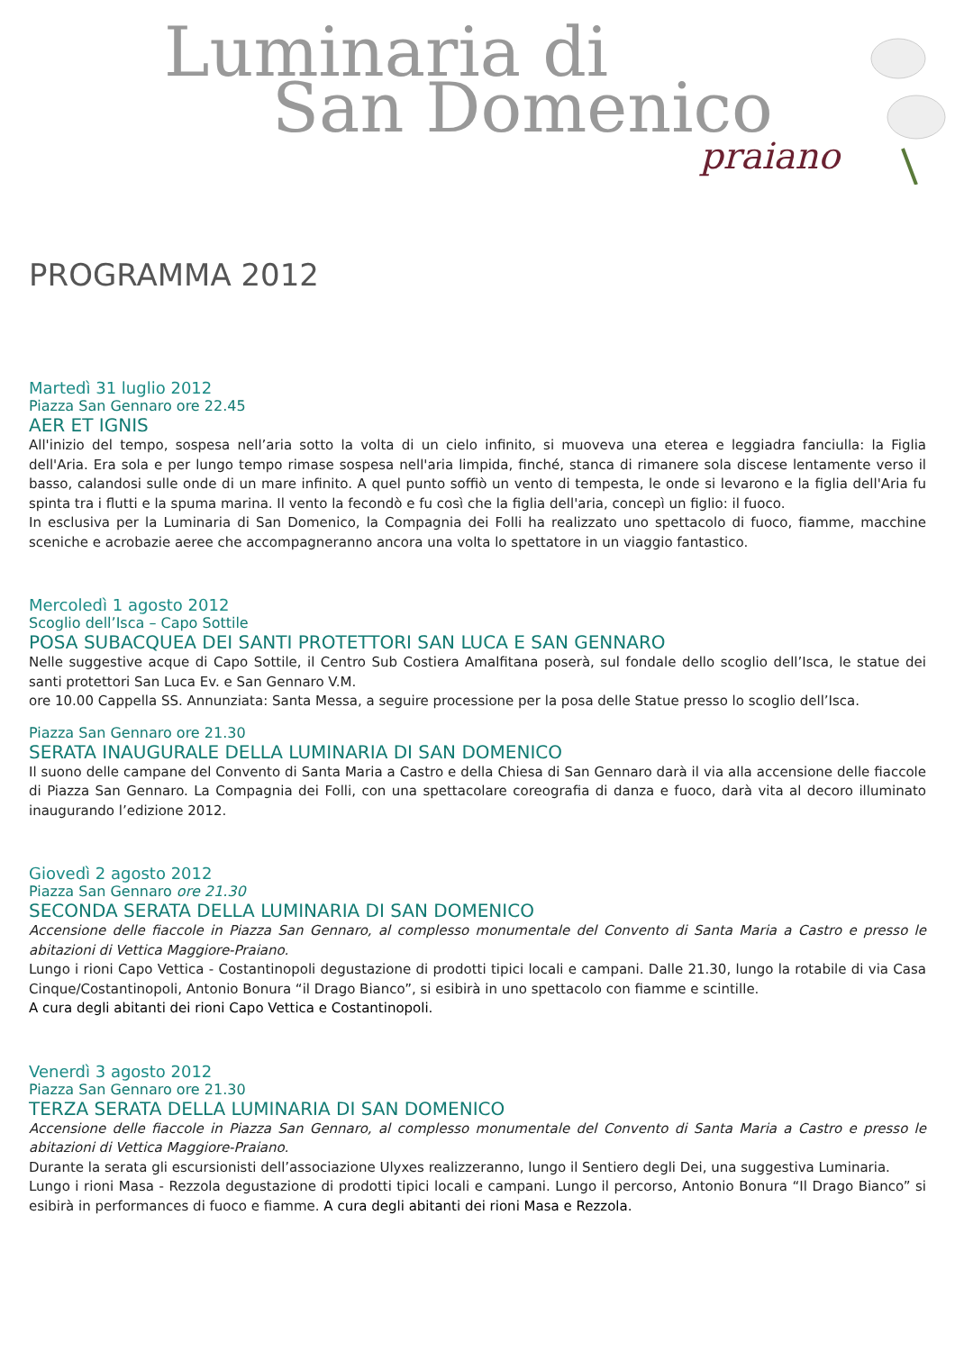Luminaria di
San Domenico
praiano
PROGRAMMA 2012
Martedì 31 luglio 2012
Piazza San Gennaro ore 22.45
AER ET IGNIS
All'inizio del tempo, sospesa nell’aria sotto la volta di un cielo infinito, si muoveva una eterea e leggiadra fanciulla: la Figlia dell'Aria. Era sola e per lungo tempo rimase sospesa nell'aria limpida, finché, stanca di rimanere sola discese lentamente verso il basso, calandosi sulle onde di un mare infinito. A quel punto soffiò un vento di tempesta, le onde si levarono e la figlia dell'Aria fu spinta tra i flutti e la spuma marina. Il vento la fecondò e fu così che la figlia dell'aria, concepì un figlio: il fuoco.
In esclusiva per la Luminaria di San Domenico, la Compagnia dei Folli ha realizzato uno spettacolo di fuoco, fiamme, macchine sceniche e acrobazie aeree che accompagneranno ancora una volta lo spettatore in un viaggio fantastico.
Mercoledì 1 agosto 2012
Scoglio dell’Isca – Capo Sottile
POSA SUBACQUEA DEI SANTI PROTETTORI SAN LUCA E SAN GENNARO
Nelle suggestive acque di Capo Sottile, il Centro Sub Costiera Amalfitana poserà, sul fondale dello scoglio dell’Isca, le statue dei santi protettori San Luca Ev. e San Gennaro V.M.
ore 10.00 Cappella SS. Annunziata: Santa Messa, a seguire processione per la posa delle Statue presso lo scoglio dell’Isca.
Piazza San Gennaro ore 21.30
SERATA INAUGURALE DELLA LUMINARIA DI SAN DOMENICO
Il suono delle campane del Convento di Santa Maria a Castro e della Chiesa di San Gennaro darà il via alla accensione delle fiaccole di Piazza San Gennaro. La Compagnia dei Folli, con una spettacolare coreografia di danza e fuoco, darà vita al decoro illuminato inaugurando l’edizione 2012.
Giovedì 2 agosto 2012
Piazza San Gennaro ore 21.30
SECONDA SERATA DELLA LUMINARIA DI SAN DOMENICO
Accensione delle fiaccole in Piazza San Gennaro, al complesso monumentale del Convento di Santa Maria a Castro e presso le abitazioni di Vettica Maggiore-Praiano.
Lungo i rioni Capo Vettica - Costantinopoli degustazione di prodotti tipici locali e campani. Dalle 21.30, lungo la rotabile di via Casa Cinque/Costantinopoli, Antonio Bonura “il Drago Bianco”, si esibirà in uno spettacolo con fiamme e scintille.
A cura degli abitanti dei rioni Capo Vettica e Costantinopoli.
Venerdì 3 agosto 2012
Piazza San Gennaro ore 21.30
TERZA SERATA DELLA LUMINARIA DI SAN DOMENICO
Accensione delle fiaccole in Piazza San Gennaro, al complesso monumentale del Convento di Santa Maria a Castro e presso le abitazioni di Vettica Maggiore-Praiano.
Durante la serata gli escursionisti dell’associazione Ulyxes realizzeranno, lungo il Sentiero degli Dei, una suggestiva Luminaria.
Lungo i rioni Masa - Rezzola degustazione di prodotti tipici locali e campani. Lungo il percorso, Antonio Bonura “Il Drago Bianco” si esibirà in performances di fuoco e fiamme. A cura degli abitanti dei rioni Masa e Rezzola.